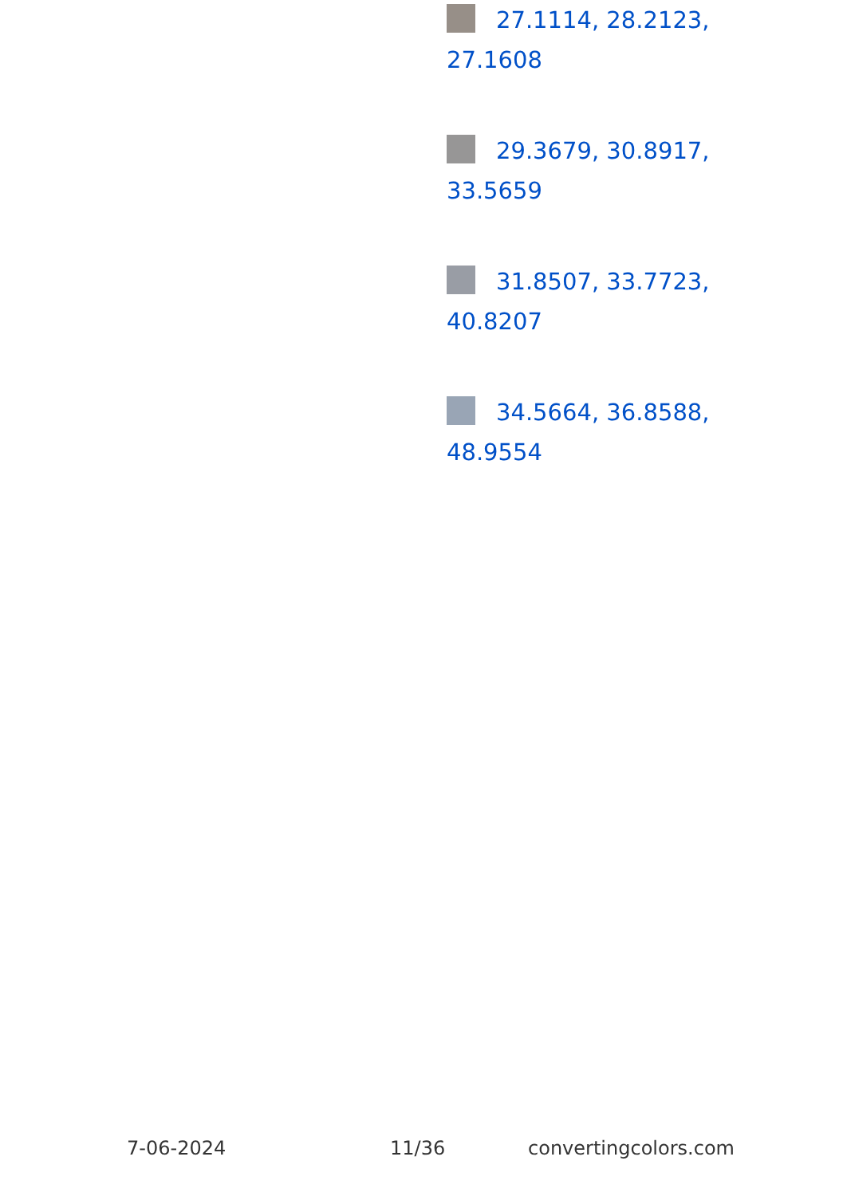27.1114, 28.2123, 27.1608
29.3679, 30.8917, 33.5659
31.8507, 33.7723, 40.8207
34.5664, 36.8588, 48.9554
7-06-2024 11/36 convertingcolors.com